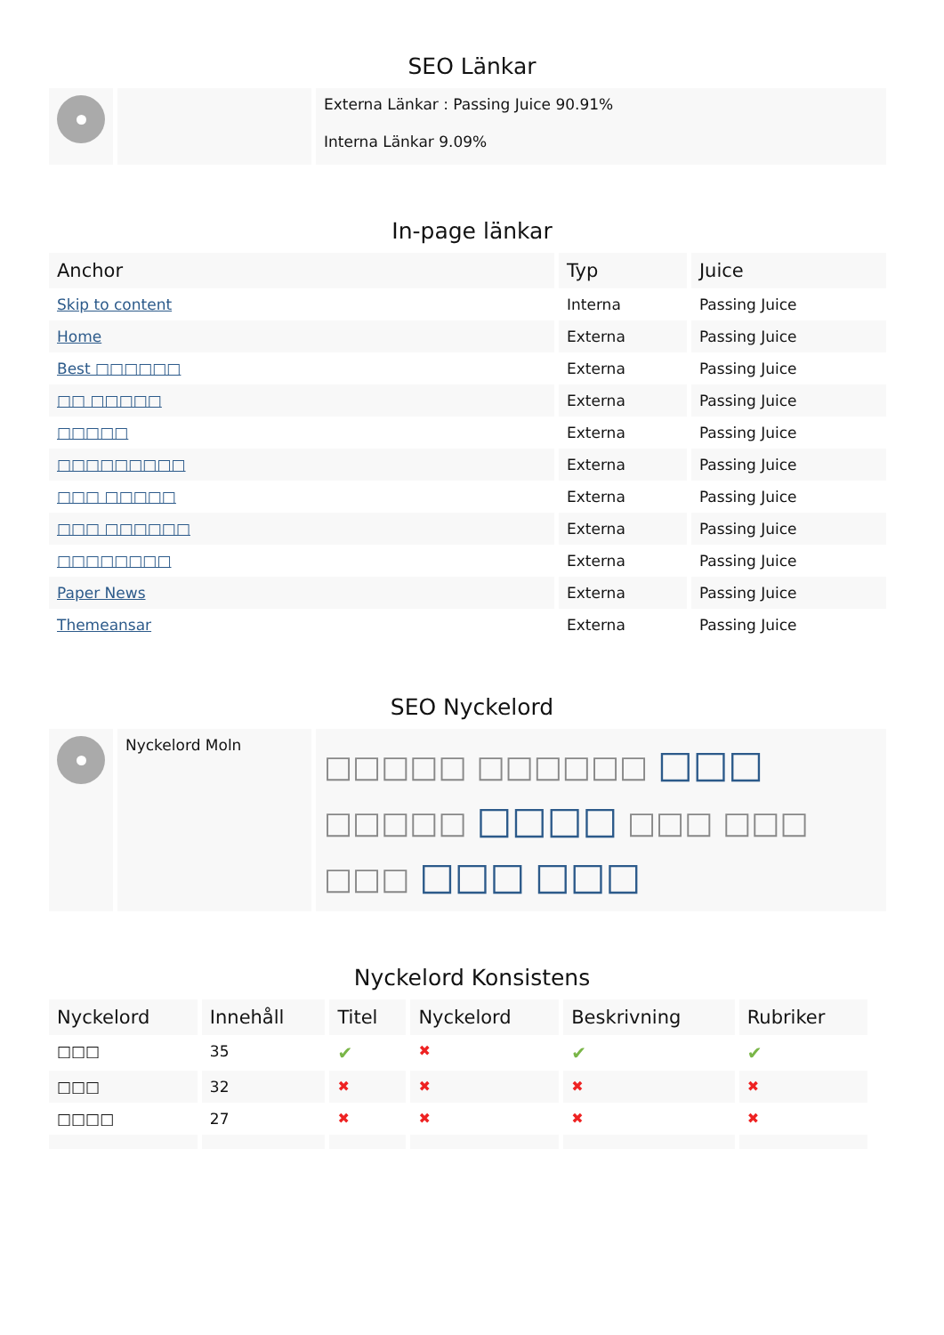SEO Länkar
| | | Externa Länkar : Passing Juice 90.91% Interna Länkar 9.09% |
In-page länkar
| Anchor | Typ | Juice |
| --- | --- | --- |
| Skip to content | Interna | Passing Juice |
| Home | Externa | Passing Juice |
| Best □□□□□□ | Externa | Passing Juice |
| □□ □□□□□ | Externa | Passing Juice |
| □□□□□ | Externa | Passing Juice |
| □□□□□□□□□ | Externa | Passing Juice |
| □□□ □□□□□ | Externa | Passing Juice |
| □□□ □□□□□□ | Externa | Passing Juice |
| □□□□□□□□ | Externa | Passing Juice |
| Paper News | Externa | Passing Juice |
| Themeansar | Externa | Passing Juice |
SEO Nyckelord
| | Nyckelord Moln | □□□□□ □□□□□□ □□□ □□□□□ □□□□ □□□ □□□ □□□ □□□ □□□ |
Nyckelord Konsistens
| Nyckelord | Innehåll | Titel | Nyckelord | Beskrivning | Rubriker |
| --- | --- | --- | --- | --- | --- |
| □□□ | 35 | ✔ | ✖ | ✔ | ✔ |
| □□□ | 32 | ✖ | ✖ | ✖ | ✖ |
| □□□□ | 27 | ✖ | ✖ | ✖ | ✖ |